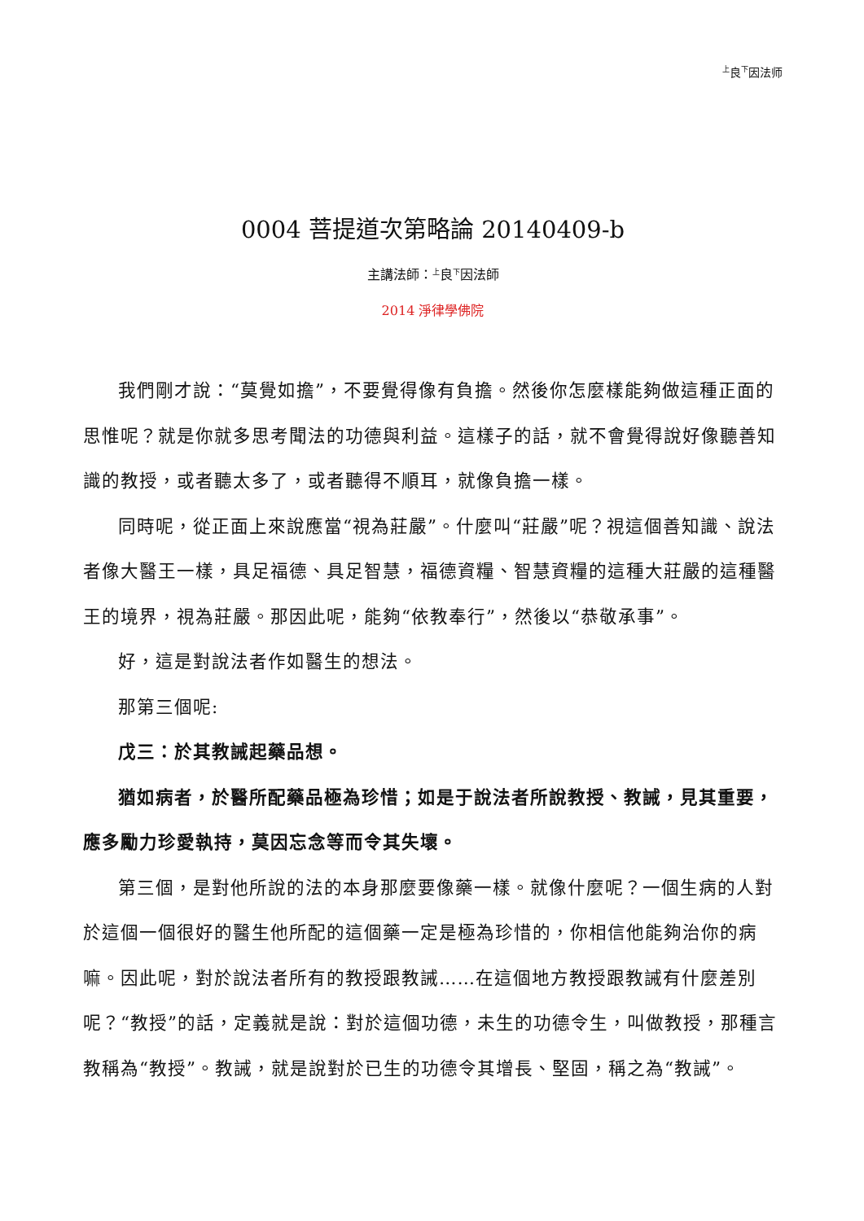<sup>上</sup>良<sup>下</sup>因法师
0004 菩提道次第略論 20140409-b
主講法師：<sup>上</sup>良<sup>下</sup>因法師
2014 淨律學佛院
我們剛才說：“莫覺如擔”，不要覺得像有負擔。然後你怎麼樣能夠做這種正面的思惟呢？就是你就多思考聞法的功德與利益。這樣子的話，就不會覺得說好像聽善知識的教授，或者聽太多了，或者聽得不順耳，就像負擔一樣。
同時呢，從正面上來說應當“視為莊嚴”。什麼叫“莊嚴”呢？視這個善知識、說法者像大醫王一樣，具足福德、具足智慧，福德資糧、智慧資糧的這種大莊嚴的這種醫王的境界，視為莊嚴。那因此呢，能夠“依教奉行”，然後以“恭敬承事”。
好，這是對說法者作如醫生的想法。
那第三個呢:
戊三：於其教誡起藥品想。
猶如病者，於醫所配藥品極為珍惜；如是于說法者所說教授、教誡，見其重要，應多勵力珍愛執持，莫因忘念等而令其失壞。
第三個，是對他所說的法的本身那麼要像藥一樣。就像什麼呢？一個生病的人對於這個一個很好的醫生他所配的這個藥一定是極為珍惜的，你相信他能夠治你的病嘛。因此呢，對於說法者所有的教授跟教誡……在這個地方教授跟教誡有什麼差別呢？“教授”的話，定義就是說：對於這個功德，未生的功德令生，叫做教授，那種言教稱為“教授”。教誡，就是說對於已生的功德令其增長、堅固，稱之為“教誡”。